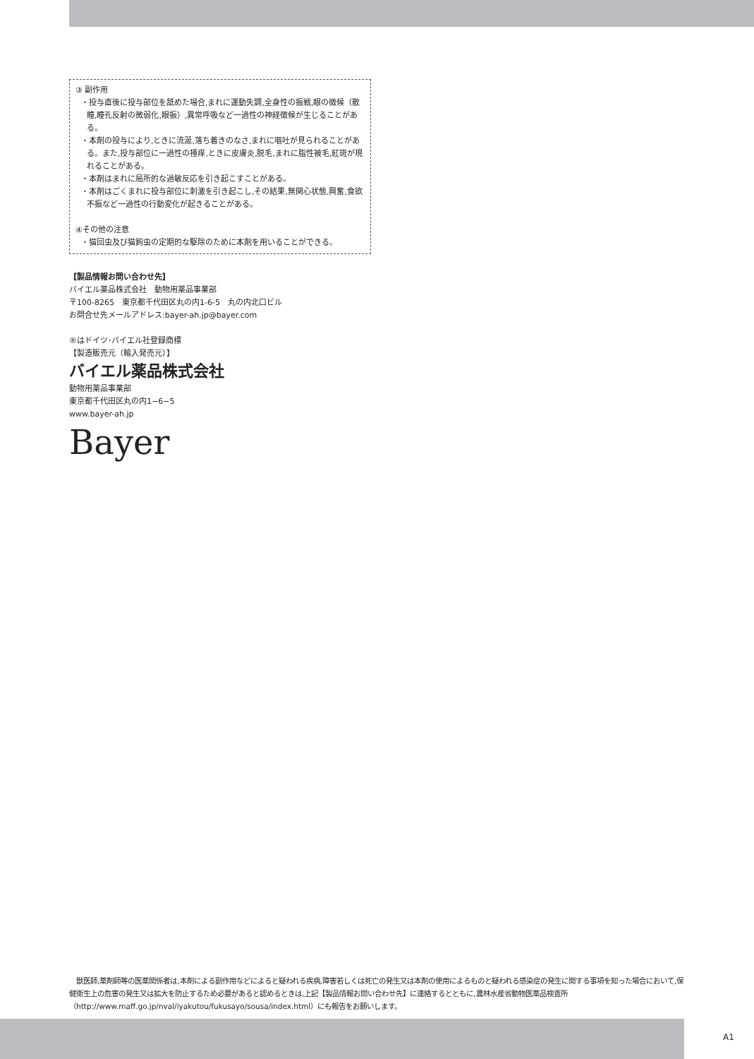③ 副作用
・投与直後に投与部位を舐めた場合,まれに運動失調,全身性の振戦,眼の徴候（散瞳,瞳孔反射の微弱化,眼振）,異常呼吸など一過性の神経徴候が生じることがある。
・本剤の投与により,ときに流涎,落ち着きのなさ,まれに嘔吐が見られることがある。また,投与部位に一過性の掻痒,ときに皮膚炎,脱毛,まれに脂性被毛,紅斑が現れることがある。
・本剤はまれに局所的な過敏反応を引き起こすことがある。
・本剤はごくまれに投与部位に刺激を引き起こし,その結果,無関心状態,興奮,食欲不振など一過性の行動変化が起きることがある。
④その他の注意
・猫回虫及び猫鉤虫の定期的な駆除のために本剤を用いることができる。
【製品情報お問い合わせ先】
バイエル薬品株式会社　動物用薬品事業部
〒100-8265　東京都千代田区丸の内1-6-5　丸の内北口ビル
お問合せ先メールアドレス:bayer-ah.jp@bayer.com
®はドイツ･バイエル社登録商標
【製造販売元（輸入発売元）】
バイエル薬品株式会社
動物用薬品事業部
東京都千代田区丸の内1−6−5
www.bayer-ah.jp
Bayer
　獣医師,薬剤師等の医薬関係者は,本剤による副作用などによると疑われる疾病,障害若しくは死亡の発生又は本剤の使用によるものと疑われる感染症の発生に関する事項を知った場合において,保健衛生上の危害の発生又は拡大を防止するため必要があると認めるときは,上記【製品情報お問い合わせ先】に連絡するとともに,農林水産省動物医薬品検査所（http://www.maff.go.jp/nval/iyakutou/fukusayo/sousa/index.html）にも報告をお願いします。
A1